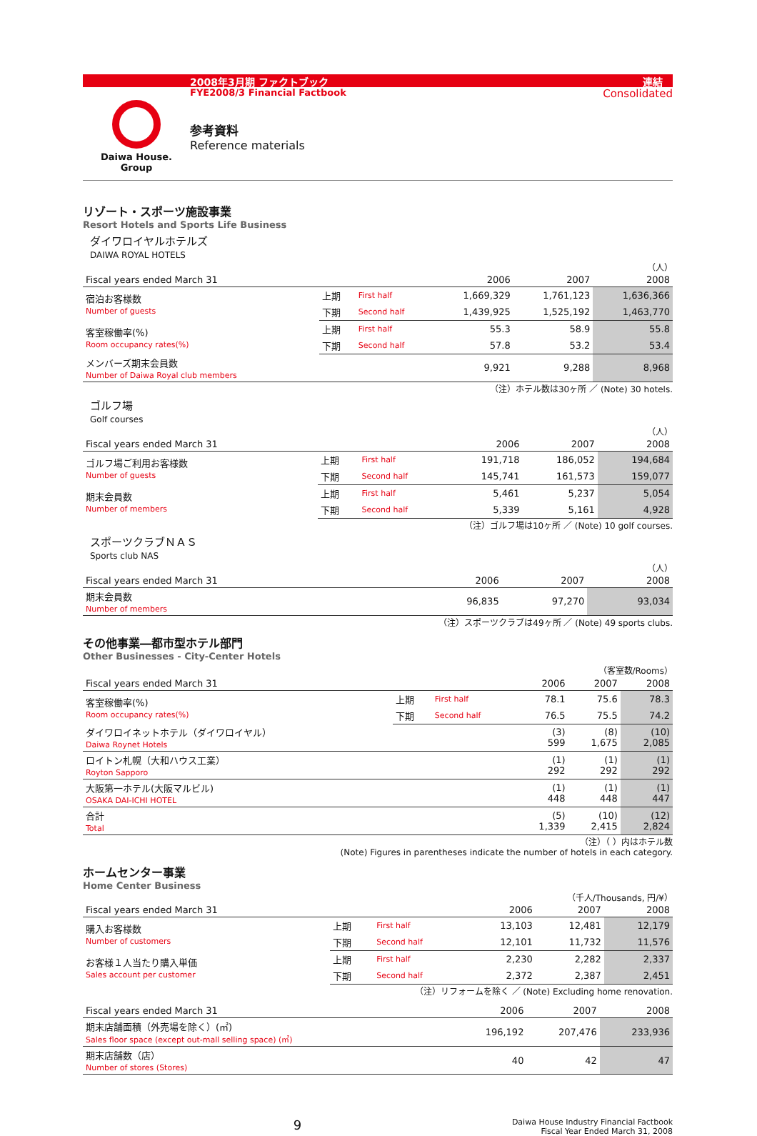2008年3月期 ファクトブック 連結
FYE2008/3 Financial Factbook Consolidated
Daiwa House.
Group
参考資料
Reference materials
リゾート・スポーツ施設事業
Resort Hotels and Sports Life Business
ダイワロイヤルホテルズ
DAIWA ROYAL HOTELS
（人）
| Fiscal years ended March 31 | | | 2006 | 2007 | 2008 |
| --- | --- | --- | --- | --- | --- |
| 宿泊お客様数 Number of guests | 上期 | First half | 1,669,329 | 1,761,123 | 1,636,366 |
| | 下期 | Second half | 1,439,925 | 1,525,192 | 1,463,770 |
| 客室稼働率(%) Room occupancy rates(%) | 上期 | First half | 55.3 | 58.9 | 55.8 |
| | 下期 | Second half | 57.8 | 53.2 | 53.4 |
| メンバーズ期末会員数 Number of Daiwa Royal club members | | | 9,921 | 9,288 | 8,968 |
（注）ホテル数は30ヶ所 ／ (Note) 30 hotels.
ゴルフ場
Golf courses
（人）
| Fiscal years ended March 31 | | | 2006 | 2007 | 2008 |
| --- | --- | --- | --- | --- | --- |
| ゴルフ場ご利用お客様数 Number of guests | 上期 | First half | 191,718 | 186,052 | 194,684 |
| | 下期 | Second half | 145,741 | 161,573 | 159,077 |
| 期末会員数 Number of members | 上期 | First half | 5,461 | 5,237 | 5,054 |
| | 下期 | Second half | 5,339 | 5,161 | 4,928 |
（注）ゴルフ場は10ヶ所 ／ (Note) 10 golf courses.
スポーツクラブＮＡＳ
Sports club NAS
（人）
| Fiscal years ended March 31 | | | 2006 | 2007 | 2008 |
| --- | --- | --- | --- | --- | --- |
| 期末会員数 Number of members | | | 96,835 | 97,270 | 93,034 |
（注）スポーツクラブは49ヶ所 ／ (Note) 49 sports clubs.
その他事業―都市型ホテル部門
Other Businesses - City-Center Hotels
（客室数/Rooms）
| Fiscal years ended March 31 | | | 2006 | 2007 | 2008 |
| --- | --- | --- | --- | --- | --- |
| 客室稼働率(%) Room occupancy rates(%) | 上期 | First half | 78.1 | 75.6 | 78.3 |
| | 下期 | Second half | 76.5 | 75.5 | 74.2 |
| ダイワロイネットホテル（ダイワロイヤル） Daiwa Roynet Hotels | | | (3) 599 | (8) 1,675 | (10) 2,085 |
| ロイトン札幌（大和ハウス工業） Royton Sapporo | | | (1) 292 | (1) 292 | (1) 292 |
| 大阪第一ホテル(大阪マルビル) OSAKA DAI-ICHI HOTEL | | | (1) 448 | (1) 448 | (1) 447 |
| 合計 Total | | | (5) 1,339 | (10) 2,415 | (12) 2,824 |
（注）（ ）内はホテル数
(Note) Figures in parentheses indicate the number of hotels in each category.
ホームセンター事業
Home Center Business
（千人/Thousands, 円/¥）
| Fiscal years ended March 31 | | | 2006 | 2007 | 2008 |
| --- | --- | --- | --- | --- | --- |
| 購入お客様数 Number of customers | 上期 | First half | 13,103 | 12,481 | 12,179 |
| | 下期 | Second half | 12,101 | 11,732 | 11,576 |
| お客様１人当たり購入単価 Sales account per customer | 上期 | First half | 2,230 | 2,282 | 2,337 |
| | 下期 | Second half | 2,372 | 2,387 | 2,451 |
（注）リフォームを除く ／ (Note) Excluding home renovation.
| Fiscal years ended March 31 | | | 2006 | 2007 | 2008 |
| --- | --- | --- | --- | --- | --- |
| 期末店舗面積（外売場を除く）(㎡) Sales floor space (except out-mall selling space) (㎡) | | | 196,192 | 207,476 | 233,936 |
| 期末店舗数（店） Number of stores (Stores) | | | 40 | 42 | 47 |
9 Daiwa House Industry Financial Factbook
Fiscal Year Ended March 31, 2008